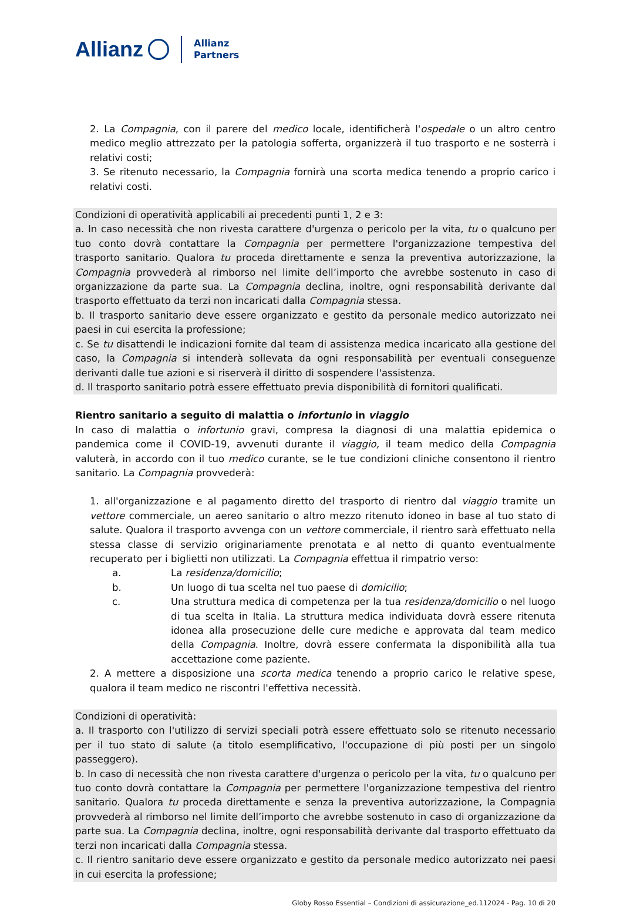Allianz Allianz
Partners
2. La Compagnia, con il parere del medico locale, identificherà l'ospedale o un altro centro medico meglio attrezzato per la patologia sofferta, organizzerà il tuo trasporto e ne sosterrà i relativi costi;
3. Se ritenuto necessario, la Compagnia fornirà una scorta medica tenendo a proprio carico i relativi costi.
Condizioni di operatività applicabili ai precedenti punti 1, 2 e 3:
a. In caso necessità che non rivesta carattere d'urgenza o pericolo per la vita, tu o qualcuno per tuo conto dovrà contattare la Compagnia per permettere l'organizzazione tempestiva del trasporto sanitario. Qualora tu proceda direttamente e senza la preventiva autorizzazione, la Compagnia provvederà al rimborso nel limite dell’importo che avrebbe sostenuto in caso di organizzazione da parte sua. La Compagnia declina, inoltre, ogni responsabilità derivante dal trasporto effettuato da terzi non incaricati dalla Compagnia stessa.
b. Il trasporto sanitario deve essere organizzato e gestito da personale medico autorizzato nei paesi in cui esercita la professione;
c. Se tu disattendi le indicazioni fornite dal team di assistenza medica incaricato alla gestione del caso, la Compagnia si intenderà sollevata da ogni responsabilità per eventuali conseguenze derivanti dalle tue azioni e si riserverà il diritto di sospendere l'assistenza.
d. Il trasporto sanitario potrà essere effettuato previa disponibilità di fornitori qualificati.
Rientro sanitario a seguito di malattia o infortunio in viaggio
In caso di malattia o infortunio gravi, compresa la diagnosi di una malattia epidemica o pandemica come il COVID-19, avvenuti durante il viaggio, il team medico della Compagnia valuterà, in accordo con il tuo medico curante, se le tue condizioni cliniche consentono il rientro sanitario. La Compagnia provvederà:
1. all'organizzazione e al pagamento diretto del trasporto di rientro dal viaggio tramite un vettore commerciale, un aereo sanitario o altro mezzo ritenuto idoneo in base al tuo stato di salute. Qualora il trasporto avvenga con un vettore commerciale, il rientro sarà effettuato nella stessa classe di servizio originariamente prenotata e al netto di quanto eventualmente recuperato per i biglietti non utilizzati. La Compagnia effettua il rimpatrio verso:
a. La residenza/domicilio;
b. Un luogo di tua scelta nel tuo paese di domicilio;
c. Una struttura medica di competenza per la tua residenza/domicilio o nel luogo di tua scelta in Italia. La struttura medica individuata dovrà essere ritenuta idonea alla prosecuzione delle cure mediche e approvata dal team medico della Compagnia. Inoltre, dovrà essere confermata la disponibilità alla tua accettazione come paziente.
2. A mettere a disposizione una scorta medica tenendo a proprio carico le relative spese, qualora il team medico ne riscontri l'effettiva necessità.
Condizioni di operatività:
a. Il trasporto con l'utilizzo di servizi speciali potrà essere effettuato solo se ritenuto necessario per il tuo stato di salute (a titolo esemplificativo, l'occupazione di più posti per un singolo passeggero).
b. In caso di necessità che non rivesta carattere d'urgenza o pericolo per la vita, tu o qualcuno per tuo conto dovrà contattare la Compagnia per permettere l'organizzazione tempestiva del rientro sanitario. Qualora tu proceda direttamente e senza la preventiva autorizzazione, la Compagnia provvederà al rimborso nel limite dell’importo che avrebbe sostenuto in caso di organizzazione da parte sua. La Compagnia declina, inoltre, ogni responsabilità derivante dal trasporto effettuato da terzi non incaricati dalla Compagnia stessa.
c. Il rientro sanitario deve essere organizzato e gestito da personale medico autorizzato nei paesi in cui esercita la professione;
Globy Rosso Essential – Condizioni di assicurazione_ed.112024 - Pag. 10 di 20